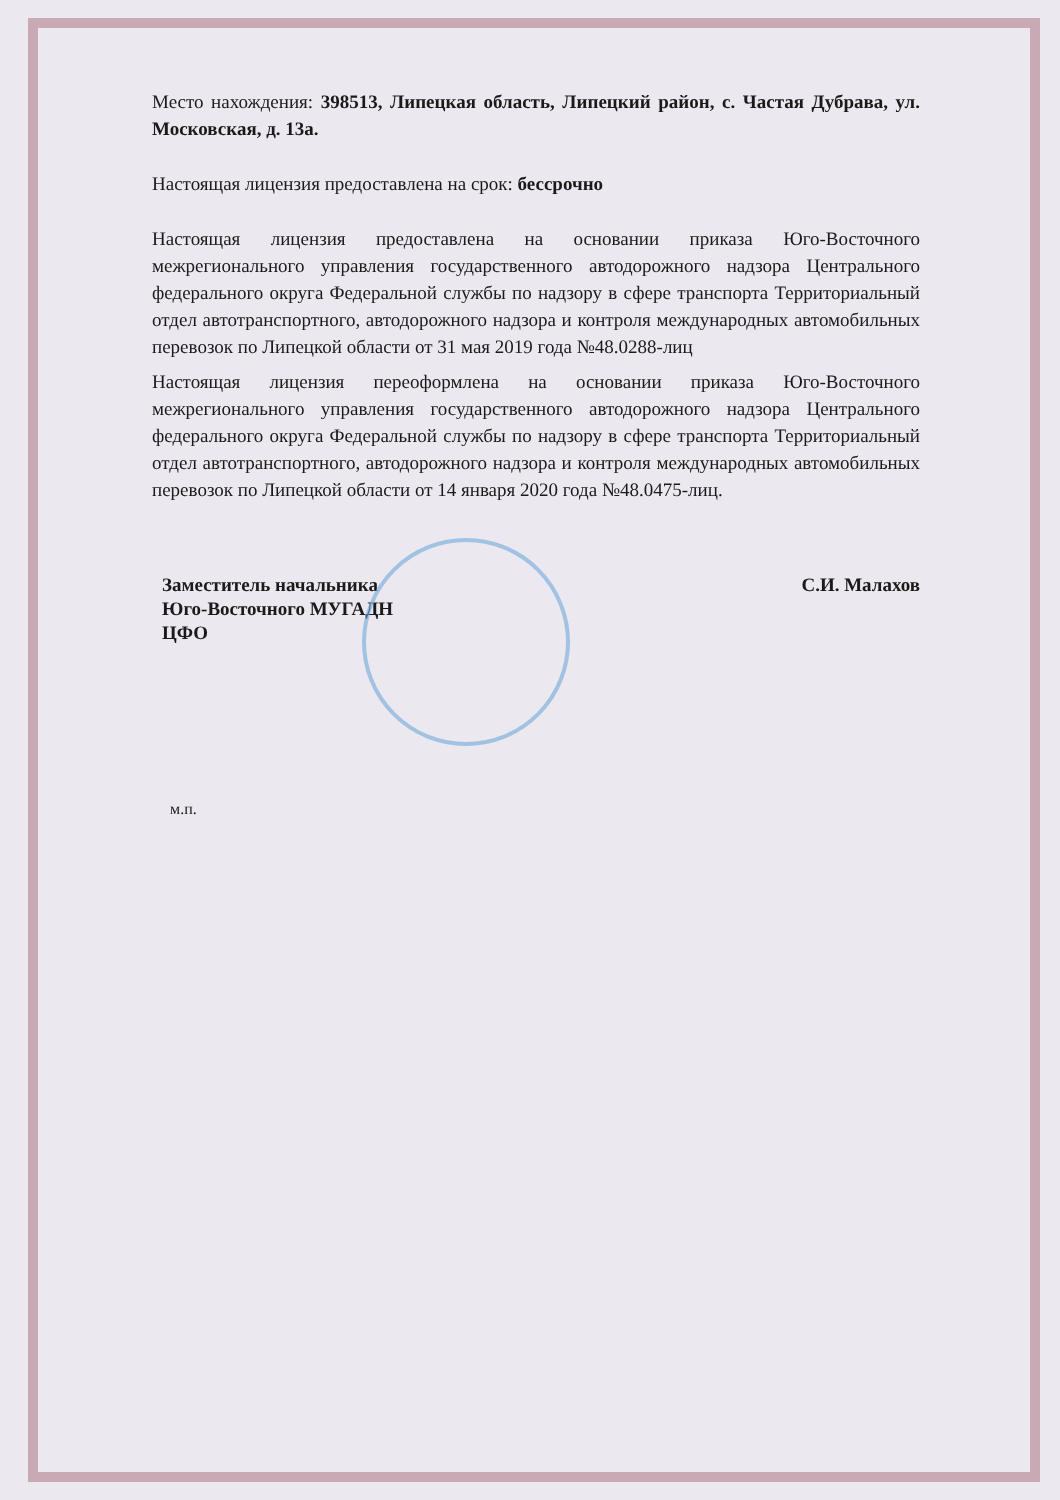Место нахождения: 398513, Липецкая область, Липецкий район, с. Частая Дубрава, ул. Московская, д. 13а.
Настоящая лицензия предоставлена на срок: бессрочно
Настоящая лицензия предоставлена на основании приказа Юго-Восточного межрегионального управления государственного автодорожного надзора Центрального федерального округа Федеральной службы по надзору в сфере транспорта Территориальный отдел автотранспортного, автодорожного надзора и контроля международных автомобильных перевозок по Липецкой области от 31 мая 2019 года №48.0288-лиц
Настоящая лицензия переоформлена на основании приказа Юго-Восточного межрегионального управления государственного автодорожного надзора Центрального федерального округа Федеральной службы по надзору в сфере транспорта Территориальный отдел автотранспортного, автодорожного надзора и контроля международных автомобильных перевозок по Липецкой области от 14 января 2020 года №48.0475-лиц.
Заместитель начальника
Юго-Восточного МУГАДН
ЦФО
С.И. Малахов
м.п.